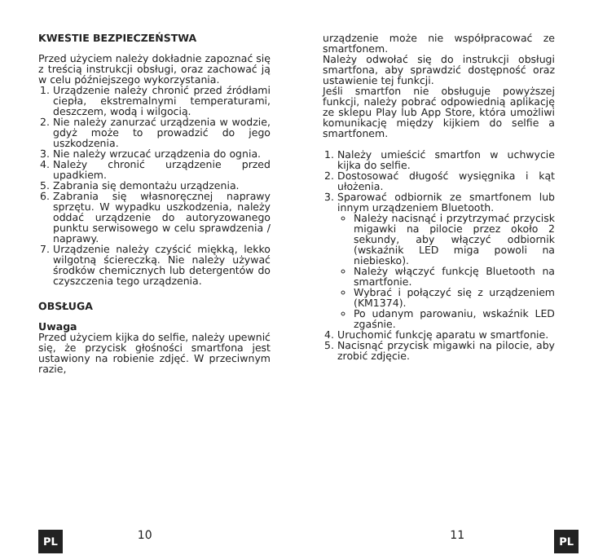KWESTIE BEZPIECZEŃSTWA
Przed użyciem należy dokładnie zapoznać się z treścią instrukcji obsługi, oraz zachować ją w celu późniejszego wykorzystania.
1. Urządzenie należy chronić przed źródłami ciepła, ekstremalnymi temperaturami, deszczem, wodą i wilgocią.
2. Nie należy zanurzać urządzenia w wodzie, gdyż może to prowadzić do jego uszkodzenia.
3. Nie należy wrzucać urządzenia do ognia.
4. Należy chronić urządzenie przed upadkiem.
5. Zabrania się demontażu urządzenia.
6. Zabrania się własnoręcznej naprawy sprzętu. W wypadku uszkodzenia, należy oddać urządzenie do autoryzowanego punktu serwisowego w celu sprawdzenia / naprawy.
7. Urządzenie należy czyścić miękką, lekko wilgotną ściereczką. Nie należy używać środków chemicznych lub detergentów do czyszczenia tego urządzenia.
OBSŁUGA
Uwaga
Przed użyciem kijka do selfie, należy upewnić się, że przycisk głośności smartfona jest ustawiony na robienie zdjęć. W przeciwnym razie,
urządzenie może nie współpracować ze smartfonem.
Należy odwołać się do instrukcji obsługi smartfona, aby sprawdzić dostępność oraz ustawienie tej funkcji.
Jeśli smartfon nie obsługuje powyższej funkcji, należy pobrać odpowiednią aplikację ze sklepu Play lub App Store, która umożliwi komunikację między kijkiem do selfie a smartfonem.
1. Należy umieścić smartfon w uchwycie kijka do selfie.
2. Dostosować długość wysięgnika i kąt ułożenia.
3. Sparować odbiornik ze smartfonem lub innym urządzeniem Bluetooth.
Należy nacisnąć i przytrzymać przycisk migawki na pilocie przez około 2 sekundy, aby włączyć odbiornik (wskaźnik LED miga powoli na niebiesko).
Należy włączyć funkcję Bluetooth na smartfonie.
Wybrać i połączyć się z urządzeniem (KM1374).
Po udanym parowaniu, wskaźnik LED zgaśnie.
4. Uruchomić funkcję aparatu w smartfonie.
5. Nacisnąć przycisk migawki na pilocie, aby zrobić zdjęcie.
PL 10 11 PL